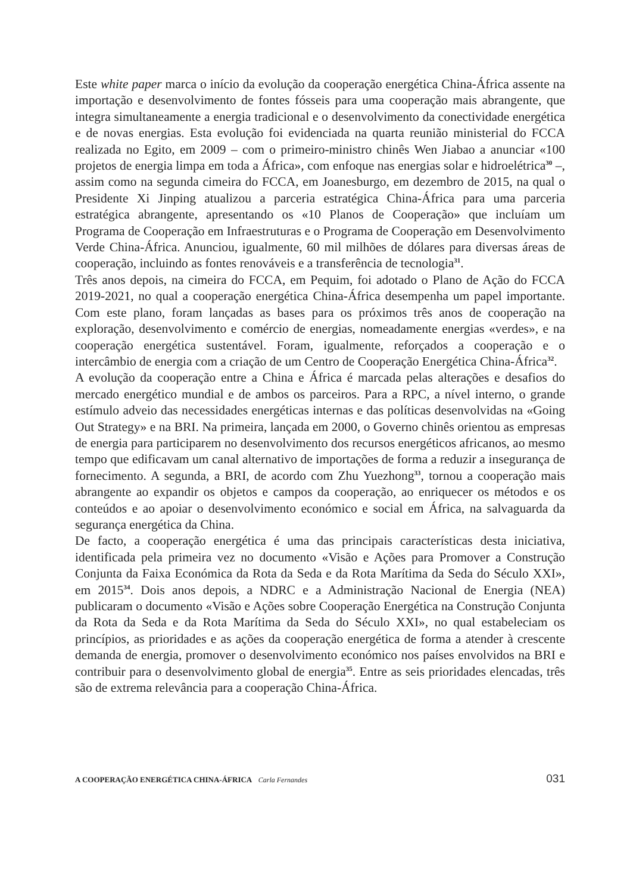Este white paper marca o início da evolução da cooperação energética China-África assente na importação e desenvolvimento de fontes fósseis para uma cooperação mais abrangente, que integra simultaneamente a energia tradicional e o desenvolvimento da conectividade energética e de novas energias. Esta evolução foi evidenciada na quarta reunião ministerial do FCCA realizada no Egito, em 2009 – com o primeiro-ministro chinês Wen Jiabao a anunciar «100 projetos de energia limpa em toda a África», com enfoque nas energias solar e hidroelétrica<sup>30</sup> –, assim como na segunda cimeira do FCCA, em Joanesburgo, em dezembro de 2015, na qual o Presidente Xi Jinping atualizou a parceria estratégica China-África para uma parceria estratégica abrangente, apresentando os «10 Planos de Cooperação» que incluíam um Programa de Cooperação em Infraestruturas e o Programa de Cooperação em Desenvolvimento Verde China-África. Anunciou, igualmente, 60 mil milhões de dólares para diversas áreas de cooperação, incluindo as fontes renováveis e a transferência de tecnologia<sup>31</sup>.
Três anos depois, na cimeira do FCCA, em Pequim, foi adotado o Plano de Ação do FCCA 2019-2021, no qual a cooperação energética China-África desempenha um papel importante. Com este plano, foram lançadas as bases para os próximos três anos de cooperação na exploração, desenvolvimento e comércio de energias, nomeadamente energias «verdes», e na cooperação energética sustentável. Foram, igualmente, reforçados a cooperação e o intercâmbio de energia com a criação de um Centro de Cooperação Energética China-África<sup>32</sup>.
A evolução da cooperação entre a China e África é marcada pelas alterações e desafios do mercado energético mundial e de ambos os parceiros. Para a RPC, a nível interno, o grande estímulo adveio das necessidades energéticas internas e das políticas desenvolvidas na «Going Out Strategy» e na BRI. Na primeira, lançada em 2000, o Governo chinês orientou as empresas de energia para participarem no desenvolvimento dos recursos energéticos africanos, ao mesmo tempo que edificavam um canal alternativo de importações de forma a reduzir a insegurança de fornecimento. A segunda, a BRI, de acordo com Zhu Yuezhong<sup>33</sup>, tornou a cooperação mais abrangente ao expandir os objetos e campos da cooperação, ao enriquecer os métodos e os conteúdos e ao apoiar o desenvolvimento económico e social em África, na salvaguarda da segurança energética da China.
De facto, a cooperação energética é uma das principais características desta iniciativa, identificada pela primeira vez no documento «Visão e Ações para Promover a Construção Conjunta da Faixa Económica da Rota da Seda e da Rota Marítima da Seda do Século XXI», em 2015<sup>34</sup>. Dois anos depois, a NDRC e a Administração Nacional de Energia (NEA) publicaram o documento «Visão e Ações sobre Cooperação Energética na Construção Conjunta da Rota da Seda e da Rota Marítima da Seda do Século XXI», no qual estabeleciam os princípios, as prioridades e as ações da cooperação energética de forma a atender à crescente demanda de energia, promover o desenvolvimento económico nos países envolvidos na BRI e contribuir para o desenvolvimento global de energia<sup>35</sup>. Entre as seis prioridades elencadas, três são de extrema relevância para a cooperação China-África.
A COOPERAÇÃO ENERGÉTICA CHINA-ÁFRICA Carla Fernandes 031